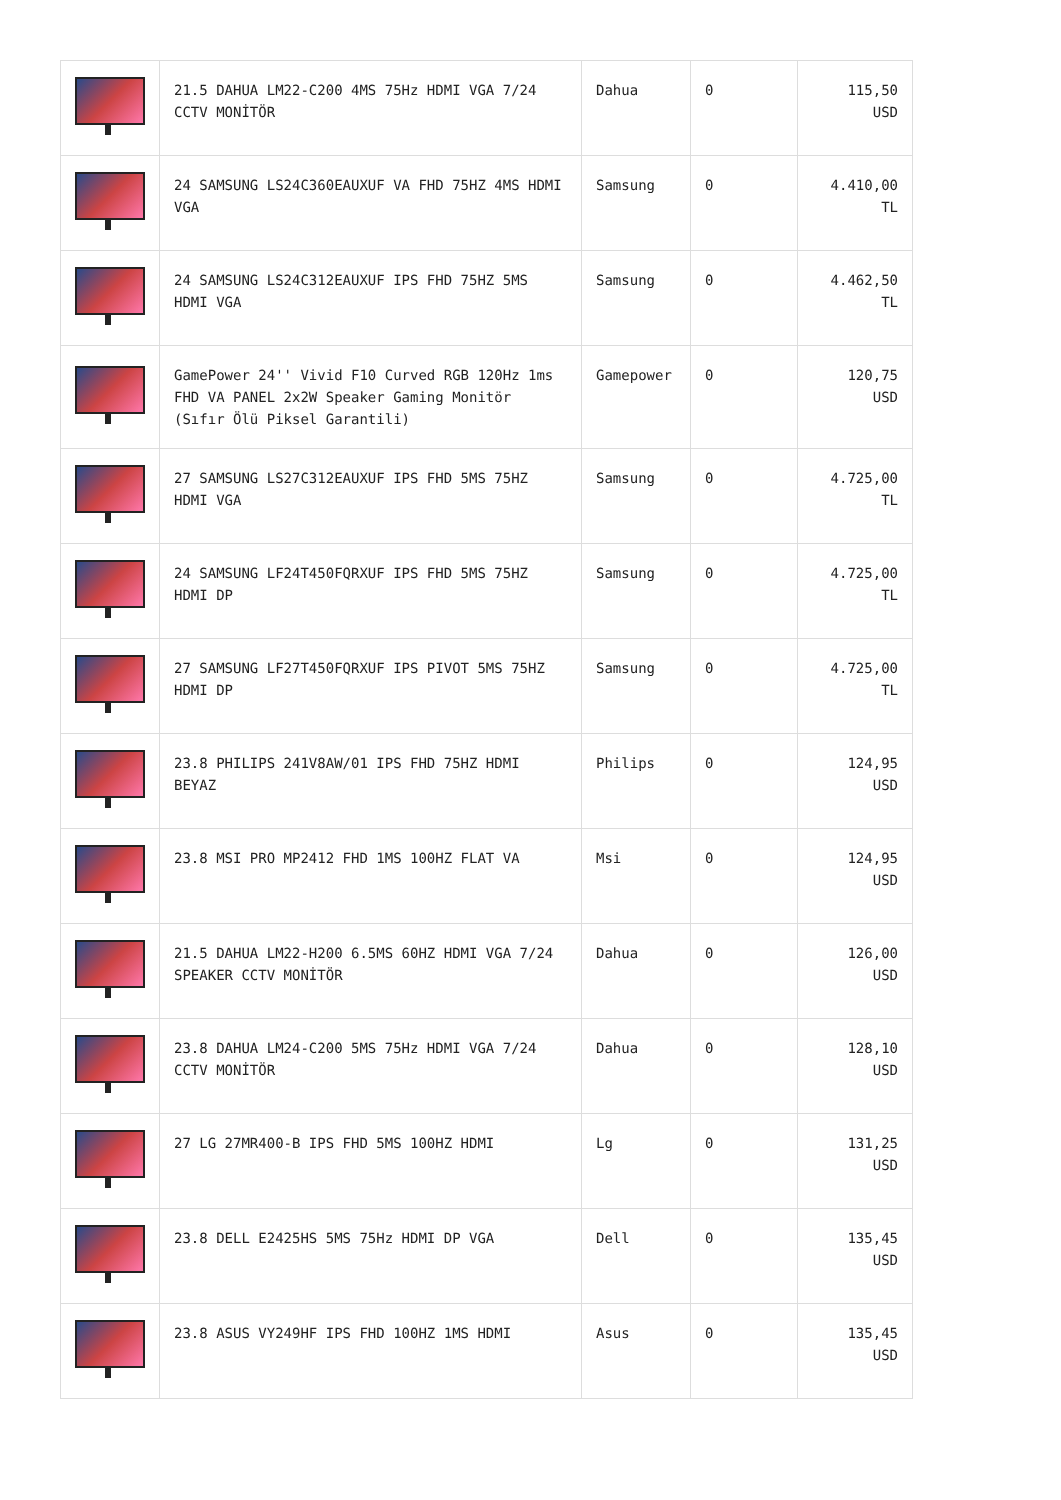| | 21.5 DAHUA LM22-C200 4MS 75Hz HDMI VGA 7/24 CCTV MONİTÖR | Dahua | 0 | 115,50 USD |
| | 24 SAMSUNG LS24C360EAUXUF VA FHD 75HZ 4MS HDMI VGA | Samsung | 0 | 4.410,00 TL |
| | 24 SAMSUNG LS24C312EAUXUF IPS FHD 75HZ 5MS HDMI VGA | Samsung | 0 | 4.462,50 TL |
| | GamePower 24'' Vivid F10 Curved RGB 120Hz 1ms FHD VA PANEL 2x2W Speaker Gaming Monitör (Sıfır Ölü Piksel Garantili) | Gamepower | 0 | 120,75 USD |
| | 27 SAMSUNG LS27C312EAUXUF IPS FHD 5MS 75HZ HDMI VGA | Samsung | 0 | 4.725,00 TL |
| | 24 SAMSUNG LF24T450FQRXUF IPS FHD 5MS 75HZ HDMI DP | Samsung | 0 | 4.725,00 TL |
| | 27 SAMSUNG LF27T450FQRXUF IPS PIVOT 5MS 75HZ HDMI DP | Samsung | 0 | 4.725,00 TL |
| | 23.8 PHILIPS 241V8AW/01 IPS FHD 75HZ HDMI BEYAZ | Philips | 0 | 124,95 USD |
| | 23.8 MSI PRO MP2412 FHD 1MS 100HZ FLAT VA | Msi | 0 | 124,95 USD |
| | 21.5 DAHUA LM22-H200 6.5MS 60HZ HDMI VGA 7/24 SPEAKER CCTV MONİTÖR | Dahua | 0 | 126,00 USD |
| | 23.8 DAHUA LM24-C200 5MS 75Hz HDMI VGA 7/24 CCTV MONİTÖR | Dahua | 0 | 128,10 USD |
| | 27 LG 27MR400-B IPS FHD 5MS 100HZ HDMI | Lg | 0 | 131,25 USD |
| | 23.8 DELL E2425HS 5MS 75Hz HDMI DP VGA | Dell | 0 | 135,45 USD |
| | 23.8 ASUS VY249HF IPS FHD 100HZ 1MS HDMI | Asus | 0 | 135,45 USD |